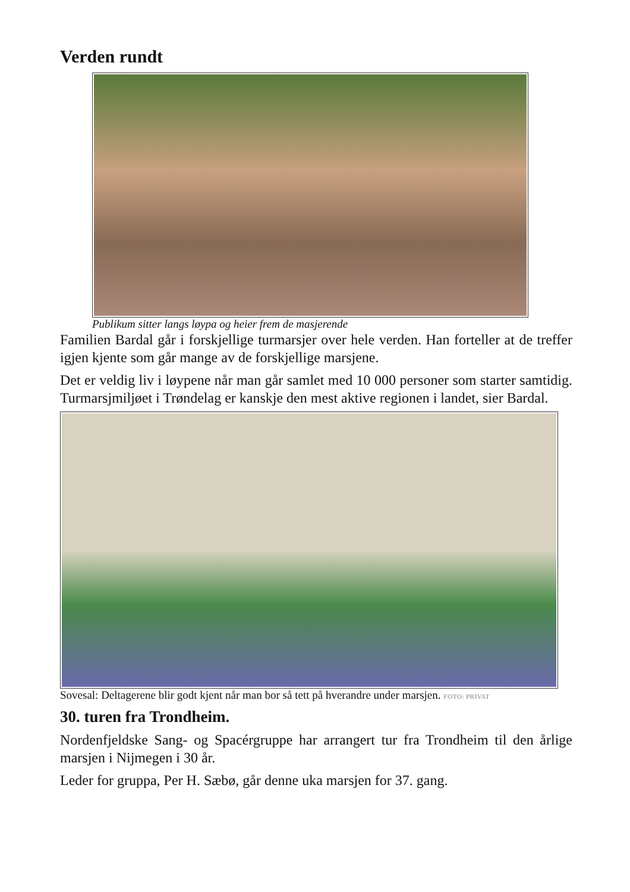Verden rundt
Publikum sitter langs løypa og heier frem de masjerende
Familien Bardal går i forskjellige turmarsjer over hele verden. Han forteller at de treffer igjen kjente som går mange av de forskjellige marsjene.
Det er veldig liv i løypene når man går samlet med 10 000 personer som starter samtidig. Turmarsjmiljøet i Trøndelag er kanskje den mest aktive regionen i landet, sier Bardal.
Sovesal: Deltagerene blir godt kjent når man bor så tett på hverandre under marsjen. FOTO: PRIVAT
30. turen fra Trondheim.
Nordenfjeldske Sang- og Spacérgruppe har arrangert tur fra Trondheim til den årlige marsjen i Nijmegen i 30 år.
Leder for gruppa, Per H. Sæbø, går denne uka marsjen for 37. gang.